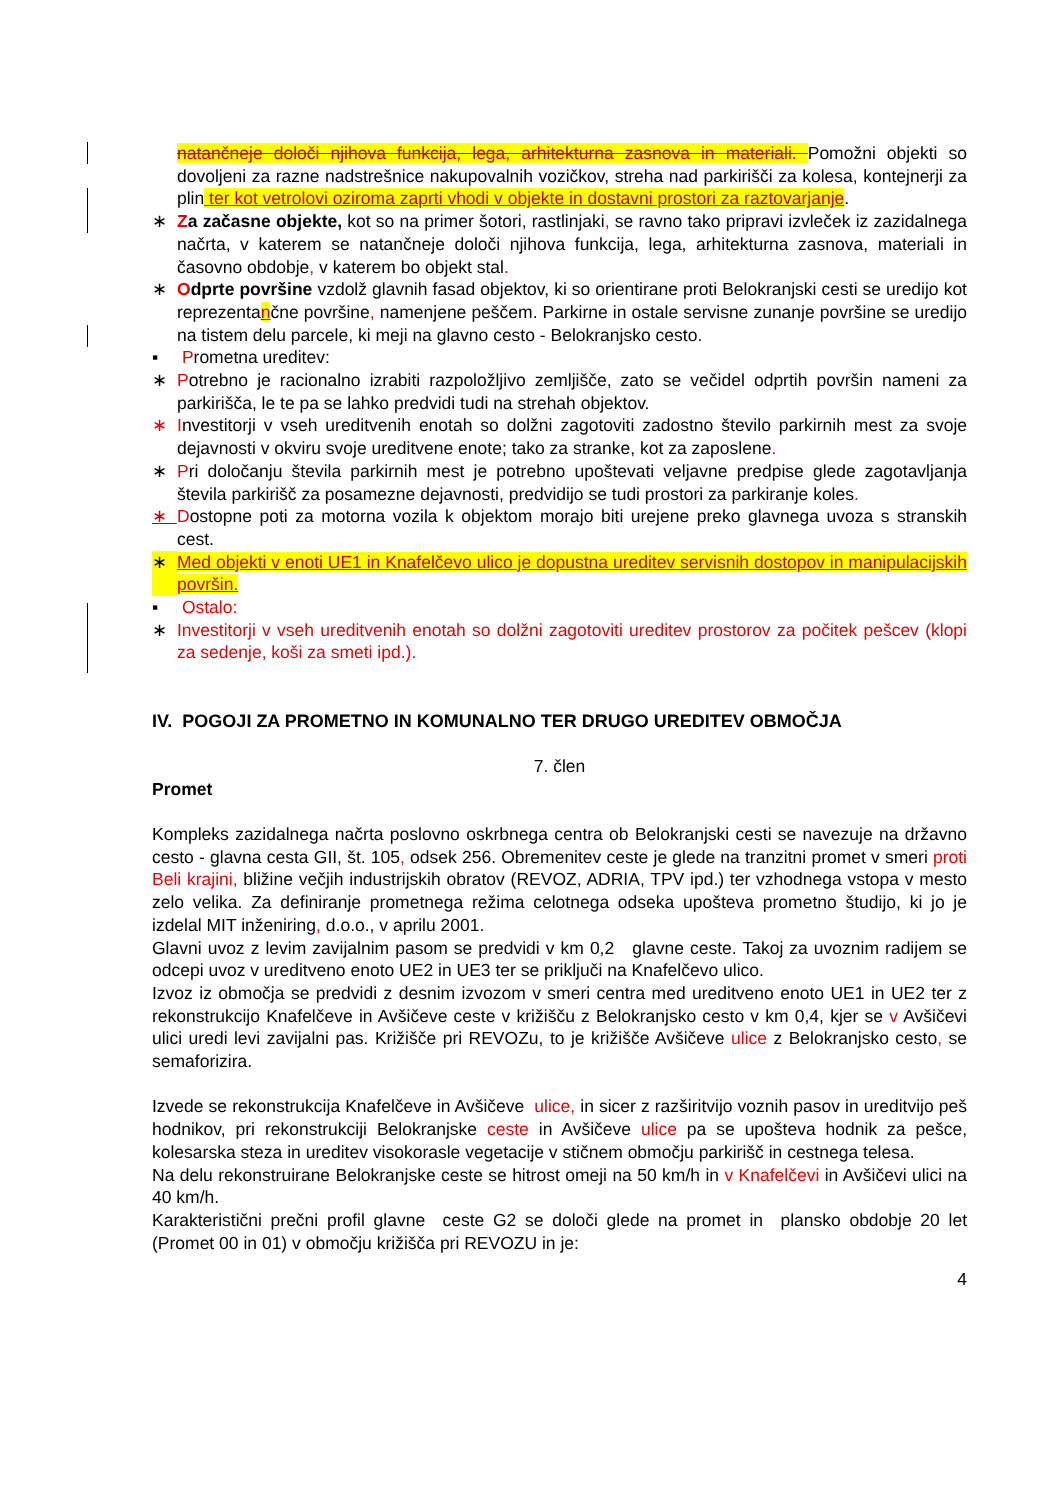natančneje določi njihova funkcija, lega, arhitekturna zasnova in materiali. Pomožni objekti so dovoljeni za razne nadstrešnice nakupovalnih vozičkov, streha nad parkirišči za kolesa, kontejnerji za plin ter kot vetrolovi oziroma zaprti vhodi v objekte in dostavni prostori za raztovarjanje.
∗ Za začasne objekte, kot so na primer šotori, rastlinjaki, se ravno tako pripravi izvleček iz zazidalnega načrta, v katerem se natančneje določi njihova funkcija, lega, arhitekturna zasnova, materiali in časovno obdobje, v katerem bo objekt stal.
∗ Odprte površine vzdolž glavnih fasad objektov, ki so orientirane proti Belokranjski cesti se uredijo kot reprezentančne površine, namenjene peščem. Parkirne in ostale servisne zunanje površine se uredijo na tistem delu parcele, ki meji na glavno cesto - Belokranjsko cesto.
▪ Prometna ureditev:
∗ Potrebno je racionalno izrabiti razpoložljivo zemljišče, zato se večidel odprtih površin nameni za parkirišča, le te pa se lahko predvidi tudi na strehah objektov.
∗ Investitorji v vseh ureditvenih enotah so dolžni zagotoviti zadostno število parkirnih mest za svoje dejavnosti v okviru svoje ureditvene enote; tako za stranke, kot za zaposlene.
∗ Pri določanju števila parkirnih mest je potrebno upoštevati veljavne predpise glede zagotavljanja števila parkirišč za posamezne dejavnosti, predvidijo se tudi prostori za parkiranje koles.
∗ Dostopne poti za motorna vozila k objektom morajo biti urejene preko glavnega uvoza s stranskih cest.
∗ Med objekti v enoti UE1 in Knafelčevo ulico je dopustna ureditev servisnih dostopov in manipulacijskih površin.
▪ Ostalo:
∗ Investitorji v vseh ureditvenih enotah so dolžni zagotoviti ureditev prostorov za počitek pešcev (klopi za sedenje, koši za smeti ipd.).
IV. POGOJI ZA PROMETNO IN KOMUNALNO TER DRUGO UREDITEV OBMOČJA
7. člen
Promet
Kompleks zazidalnega načrta poslovno oskrbnega centra ob Belokranjski cesti se navezuje na državno cesto - glavna cesta GII, št. 105, odsek 256. Obremenitev ceste je glede na tranzitni promet v smeri proti Beli krajini, bližine večjih industrijskih obratov (REVOZ, ADRIA, TPV ipd.) ter vzhodnega vstopa v mesto zelo velika. Za definiranje prometnega režima celotnega odseka upošteva prometno študijo, ki jo je izdelal MIT inženiring, d.o.o., v aprilu 2001.
Glavni uvoz z levim zavijalnim pasom se predvidi v km 0,2 glavne ceste. Takoj za uvoznim radijem se odcepi uvoz v ureditveno enoto UE2 in UE3 ter se priključi na Knafelčevo ulico.
Izvoz iz območja se predvidi z desnim izvozom v smeri centra med ureditveno enoto UE1 in UE2 ter z rekonstrukcijo Knafelčeve in Avšičeve ceste v križišču z Belokranjsko cesto v km 0,4, kjer se v Avšičevi ulici uredi levi zavijalni pas. Križišče pri REVOZu, to je križišče Avšičeve ulice z Belokranjsko cesto, se semaforizira.
Izvede se rekonstrukcija Knafelčeve in Avšičeve ulice, in sicer z razširitvijo voznih pasov in ureditvijo peš hodnikov, pri rekonstrukciji Belokranjske ceste in Avšičeve ulice pa se upošteva hodnik za pešce, kolesarska steza in ureditev visokorasle vegetacije v stičnem območju parkirišč in cestnega telesa.
Na delu rekonstruirane Belokranjske ceste se hitrost omeji na 50 km/h in v Knafelčevi in Avšičevi ulici na 40 km/h.
Karakteristični prečni profil glavne ceste G2 se določi glede na promet in plansko obdobje 20 let (Promet 00 in 01) v območju križišča pri REVOZU in je:
4